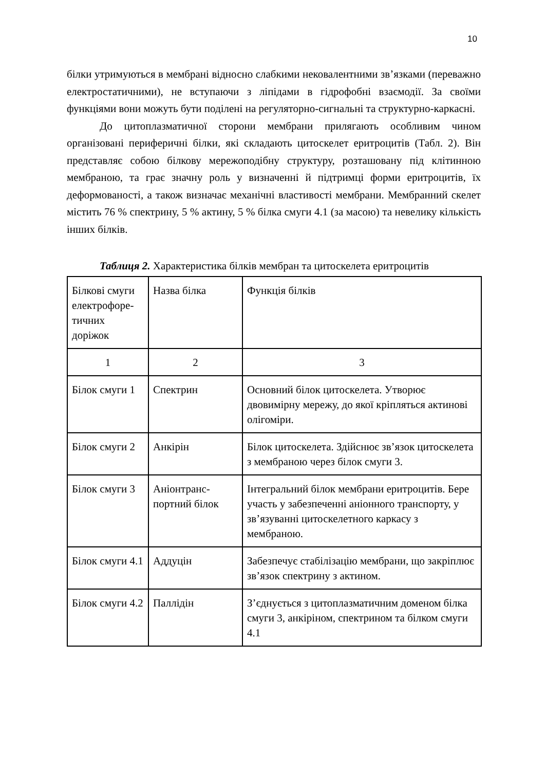10
білки утримуються в мембрані відносно слабкими нековалентними зв’язками (переважно електростатичними), не вступаючи з ліпідами в гідрофобні взаємодії. За своїми функціями вони можуть бути поділені на регуляторно-сигнальні та структурно-каркасні.
До цитоплазматичної сторони мембрани прилягають особливим чином організовані периферичні білки, які складають цитоскелет еритроцитів (Табл. 2). Він представляє собою білкову мережоподібну структуру, розташовану під клітинною мембраною, та грає значну роль у визначенні й підтримці форми еритроцитів, їх деформованості, а також визначає механічні властивості мембрани. Мембранний скелет містить 76 % спектрину, 5 % актину, 5 % білка смуги 4.1 (за масою) та невелику кількість інших білків.
Таблиця 2. Характеристика білків мембран та цитоскелета еритроцитів
| Білкові смуги електрофоре-тичних доріжок | Назва білка | Функція білків |
| 1 | 2 | 3 |
| Білок смуги 1 | Спектрин | Основний білок цитоскелета. Утворює двовимірну мережу, до якої кріпляться актинові олігоміри. |
| Білок смуги 2 | Анкірін | Білок цитоскелета. Здійснює зв’язок цитоскелета з мембраною через білок смуги 3. |
| Білок смуги 3 | Аніонтранс-портний білок | Інтегральний білок мембрани еритроцитів. Бере участь у забезпеченні аніонного транспорту, у зв’язуванні цитоскелетного каркасу з мембраною. |
| Білок смуги 4.1 | Аддуцін | Забезпечує стабілізацію мембрани, що закріплює зв’язок спектрину з актином. |
| Білок смуги 4.2 | Паллідін | З’єднується з цитоплазматичним доменом білка смуги 3, анкіріном, спектрином та білком смуги 4.1 |